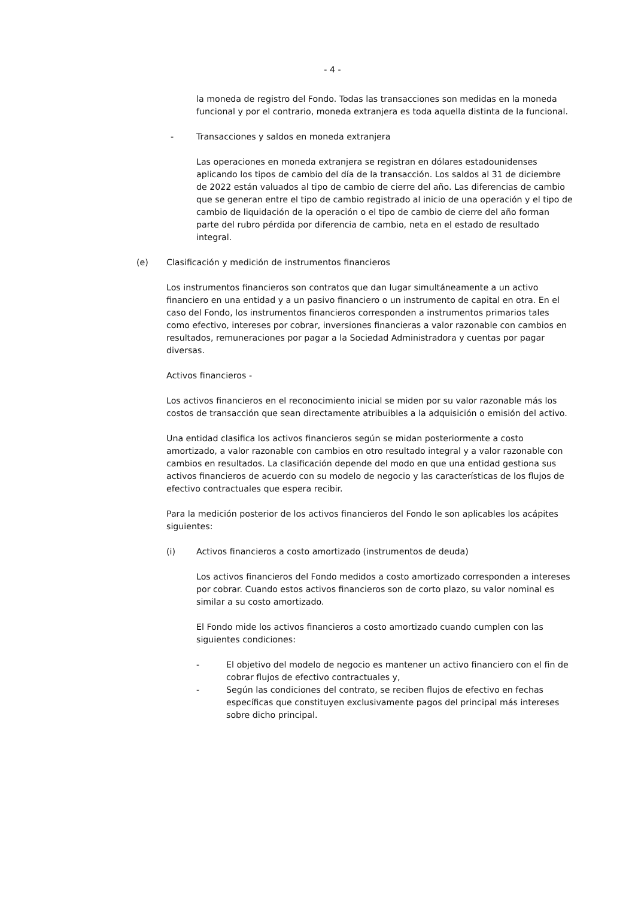- 4 -
la moneda de registro del Fondo. Todas las transacciones son medidas en la moneda funcional y por el contrario, moneda extranjera es toda aquella distinta de la funcional.
- Transacciones y saldos en moneda extranjera
Las operaciones en moneda extranjera se registran en dólares estadounidenses aplicando los tipos de cambio del día de la transacción. Los saldos al 31 de diciembre de 2022 están valuados al tipo de cambio de cierre del año. Las diferencias de cambio que se generan entre el tipo de cambio registrado al inicio de una operación y el tipo de cambio de liquidación de la operación o el tipo de cambio de cierre del año forman parte del rubro pérdida por diferencia de cambio, neta en el estado de resultado integral.
(e) Clasificación y medición de instrumentos financieros
Los instrumentos financieros son contratos que dan lugar simultáneamente a un activo financiero en una entidad y a un pasivo financiero o un instrumento de capital en otra. En el caso del Fondo, los instrumentos financieros corresponden a instrumentos primarios tales como efectivo, intereses por cobrar, inversiones financieras a valor razonable con cambios en resultados, remuneraciones por pagar a la Sociedad Administradora y cuentas por pagar diversas.
Activos financieros -
Los activos financieros en el reconocimiento inicial se miden por su valor razonable más los costos de transacción que sean directamente atribuibles a la adquisición o emisión del activo.
Una entidad clasifica los activos financieros según se midan posteriormente a costo amortizado, a valor razonable con cambios en otro resultado integral y a valor razonable con cambios en resultados. La clasificación depende del modo en que una entidad gestiona sus activos financieros de acuerdo con su modelo de negocio y las características de los flujos de efectivo contractuales que espera recibir.
Para la medición posterior de los activos financieros del Fondo le son aplicables los acápites siguientes:
(i) Activos financieros a costo amortizado (instrumentos de deuda)
Los activos financieros del Fondo medidos a costo amortizado corresponden a intereses por cobrar. Cuando estos activos financieros son de corto plazo, su valor nominal es similar a su costo amortizado.
El Fondo mide los activos financieros a costo amortizado cuando cumplen con las siguientes condiciones:
- El objetivo del modelo de negocio es mantener un activo financiero con el fin de cobrar flujos de efectivo contractuales y,
- Según las condiciones del contrato, se reciben flujos de efectivo en fechas específicas que constituyen exclusivamente pagos del principal más intereses sobre dicho principal.